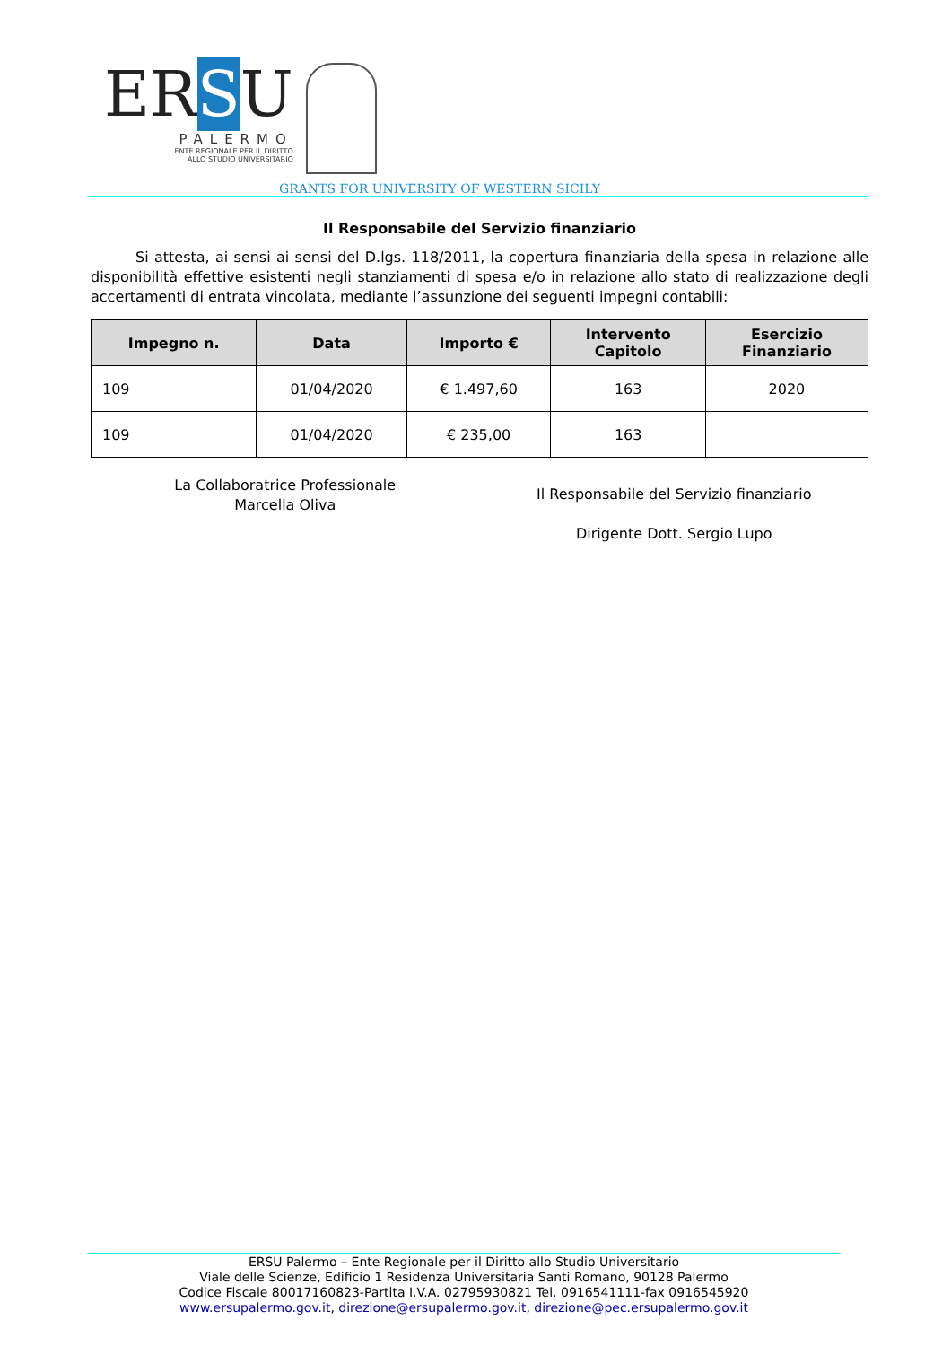ERSU
PALERMO
ENTE REGIONALE PER IL DIRITTO
ALLO STUDIO UNIVERSITARIO
GRANTS FOR UNIVERSITY OF WESTERN SICILY
Il Responsabile del Servizio finanziario
Si attesta, ai sensi ai sensi del D.lgs. 118/2011, la copertura finanziaria della spesa in relazione alle disponibilità effettive esistenti negli stanziamenti di spesa e/o in relazione allo stato di realizzazione degli accertamenti di entrata vincolata, mediante l’assunzione dei seguenti impegni contabili:
| Impegno n. | Data | Importo € | Intervento Capitolo | Esercizio Finanziario |
| --- | --- | --- | --- | --- |
| 109 | 01/04/2020 | € 1.497,60 | 163 | 2020 |
| 109 | 01/04/2020 | € 235,00 | 163 | |
La Collaboratrice Professionale
Marcella Oliva
Il Responsabile del Servizio finanziario
Dirigente Dott. Sergio Lupo
ERSU Palermo – Ente Regionale per il Diritto allo Studio Universitario
Viale delle Scienze, Edificio 1 Residenza Universitaria Santi Romano, 90128 Palermo
Codice Fiscale 80017160823-Partita I.V.A. 02795930821 Tel. 0916541111-fax 0916545920
www.ersupalermo.gov.it, direzione@ersupalermo.gov.it, direzione@pec.ersupalermo.gov.it